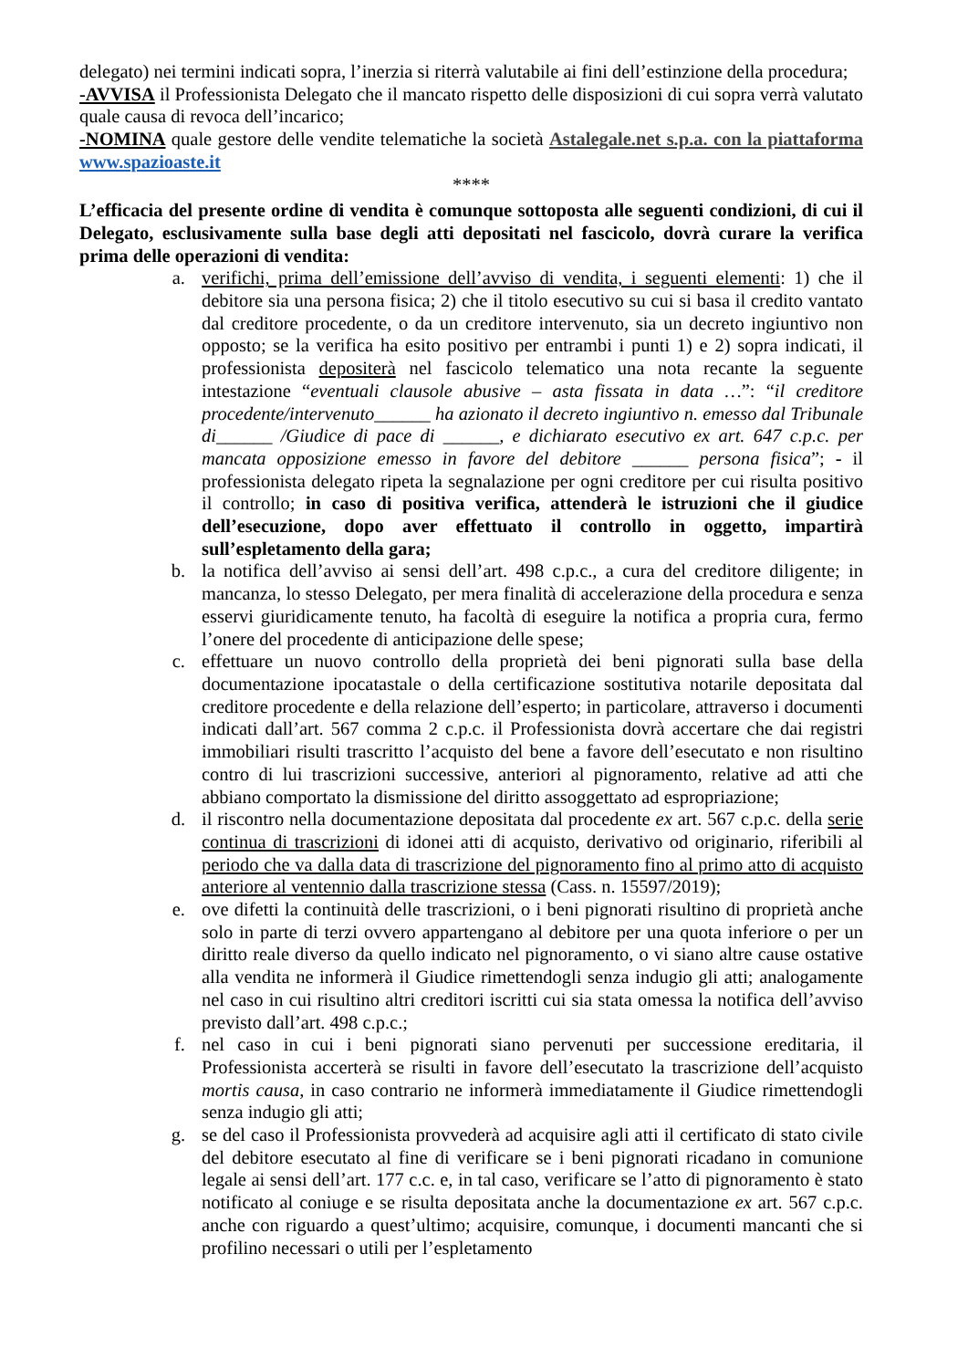delegato) nei termini indicati sopra, l’inerzia si riterrà valutabile ai fini dell’estinzione della procedura;
-AVVISA il Professionista Delegato che il mancato rispetto delle disposizioni di cui sopra verrà valutato quale causa di revoca dell’incarico;
-NOMINA quale gestore delle vendite telematiche la società Astalegale.net s.p.a. con la piattaforma www.spazioaste.it
****
L’efficacia del presente ordine di vendita è comunque sottoposta alle seguenti condizioni, di cui il Delegato, esclusivamente sulla base degli atti depositati nel fascicolo, dovrà curare la verifica prima delle operazioni di vendita:
a. verifichi, prima dell’emissione dell’avviso di vendita, i seguenti elementi: 1) che il debitore sia una persona fisica; 2) che il titolo esecutivo su cui si basa il credito vantato dal creditore procedente, o da un creditore intervenuto, sia un decreto ingiuntivo non opposto; se la verifica ha esito positivo per entrambi i punti 1) e 2) sopra indicati, il professionista depositerà nel fascicolo telematico una nota recante la seguente intestazione “eventuali clausole abusive – asta fissata in data …”: “il creditore procedente/intervenuto______ ha azionato il decreto ingiuntivo n. emesso dal Tribunale di______ /Giudice di pace di ______, e dichiarato esecutivo ex art. 647 c.p.c. per mancata opposizione emesso in favore del debitore ______ persona fisica”; - il professionista delegato ripeta la segnalazione per ogni creditore per cui risulta positivo il controllo; in caso di positiva verifica, attenderà le istruzioni che il giudice dell’esecuzione, dopo aver effettuato il controllo in oggetto, impartirà sull’espletamento della gara;
b. la notifica dell’avviso ai sensi dell’art. 498 c.p.c., a cura del creditore diligente; in mancanza, lo stesso Delegato, per mera finalità di accelerazione della procedura e senza esservi giuridicamente tenuto, ha facoltà di eseguire la notifica a propria cura, fermo l’onere del procedente di anticipazione delle spese;
c. effettuare un nuovo controllo della proprietà dei beni pignorati sulla base della documentazione ipocatastale o della certificazione sostitutiva notarile depositata dal creditore procedente e della relazione dell’esperto; in particolare, attraverso i documenti indicati dall’art. 567 comma 2 c.p.c. il Professionista dovrà accertare che dai registri immobiliari risulti trascritto l’acquisto del bene a favore dell’esecutato e non risultino contro di lui trascrizioni successive, anteriori al pignoramento, relative ad atti che abbiano comportato la dismissione del diritto assoggettato ad espropriazione;
d. il riscontro nella documentazione depositata dal procedente ex art. 567 c.p.c. della serie continua di trascrizioni di idonei atti di acquisto, derivativo od originario, riferibili al periodo che va dalla data di trascrizione del pignoramento fino al primo atto di acquisto anteriore al ventennio dalla trascrizione stessa (Cass. n. 15597/2019);
e. ove difetti la continuità delle trascrizioni, o i beni pignorati risultino di proprietà anche solo in parte di terzi ovvero appartengano al debitore per una quota inferiore o per un diritto reale diverso da quello indicato nel pignoramento, o vi siano altre cause ostative alla vendita ne informerà il Giudice rimettendogli senza indugio gli atti; analogamente nel caso in cui risultino altri creditori iscritti cui sia stata omessa la notifica dell’avviso previsto dall’art. 498 c.p.c.;
f. nel caso in cui i beni pignorati siano pervenuti per successione ereditaria, il Professionista accerterà se risulti in favore dell’esecutato la trascrizione dell’acquisto mortis causa, in caso contrario ne informerà immediatamente il Giudice rimettendogli senza indugio gli atti;
g. se del caso il Professionista provvederà ad acquisire agli atti il certificato di stato civile del debitore esecutato al fine di verificare se i beni pignorati ricadano in comunione legale ai sensi dell’art. 177 c.c. e, in tal caso, verificare se l’atto di pignoramento è stato notificato al coniuge e se risulta depositata anche la documentazione ex art. 567 c.p.c. anche con riguardo a quest’ultimo; acquisire, comunque, i documenti mancanti che si profilino necessari o utili per l’espletamento